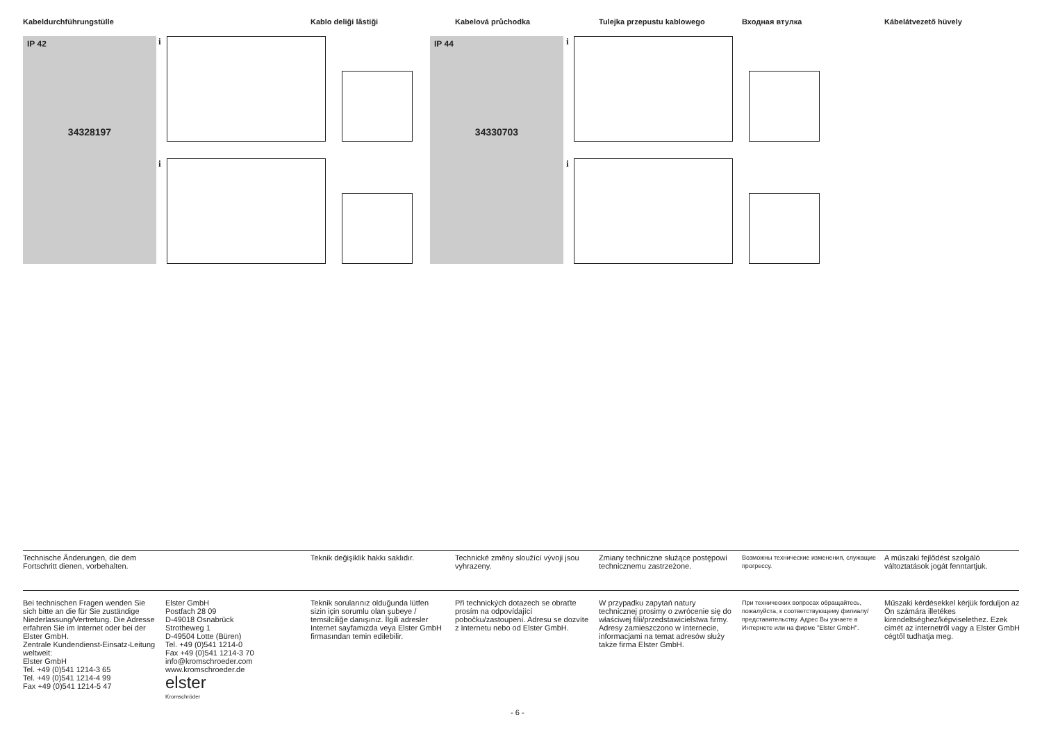Kabeldurchführungstülle Kablo deliği lâstiği Kabelová průchodka Tulejka przepustu kablowego Входная втулка Kábelátvezető hüvely
IP 42
34328197
IP 44
34330703
i
i
i
i
Technische Änderungen, die dem Fortschritt dienen, vorbehalten.
Teknik değişiklik hakkı saklıdır.
Technické změny sloužící vývoji jsou vyhrazeny.
Zmiany techniczne służące postępowi technicznemu zastrzeżone.
Возможны технические изменения, служащие прогрессу.
A műszaki fejlődést szolgáló változtatások jogát fenntartjuk.
Bei technischen Fragen wenden Sie sich bitte an die für Sie zuständige Niederlassung/Vertretung. Die Adresse erfahren Sie im Internet oder bei der Elster GmbH.
Zentrale Kundendienst-Einsatz-Leitung weltweit:
Elster GmbH
Tel. +49 (0)541 1214-3 65
Tel. +49 (0)541 1214-4 99
Fax +49 (0)541 1214-5 47
Elster GmbH
Postfach 28 09
D-49018 Osnabrück
Strotheweg 1
D-49504 Lotte (Büren)
Tel. +49 (0)541 1214-0
Fax +49 (0)541 1214-3 70
info@kromschroeder.com
www.kromschroeder.de
elster
Kromschröder
Teknik sorularınız olduğunda lütfen sizin için sorumlu olan şubeye / temsilciliğe danışınız. İlgili adresler Internet sayfamızda veya Elster GmbH firmasından temin edilebilir.
Při technických dotazech se obraťte prosím na odpovídající pobočku/zastoupení. Adresu se dozvíte z Internetu nebo od Elster GmbH.
W przypadku zapytań natury technicznej prosimy o zwrócenie się do właściwej filii/przedstawicielstwa firmy. Adresy zamieszczono w Internecie, informacjami na temat adresów służy także firma Elster GmbH.
При технических вопросах обращайтесь, пожалуйста, к соответствующему филиалу/представительству. Адрес Вы узнаете в Интернете или на фирме "Elster GmbH".
Műszaki kérdésekkel kérjük forduljon az Ön számára illetékes kirendeltséghez/képviselethez. Ezek címét az internetről vagy a Elster GmbH cégtől tudhatja meg.
- 6 -